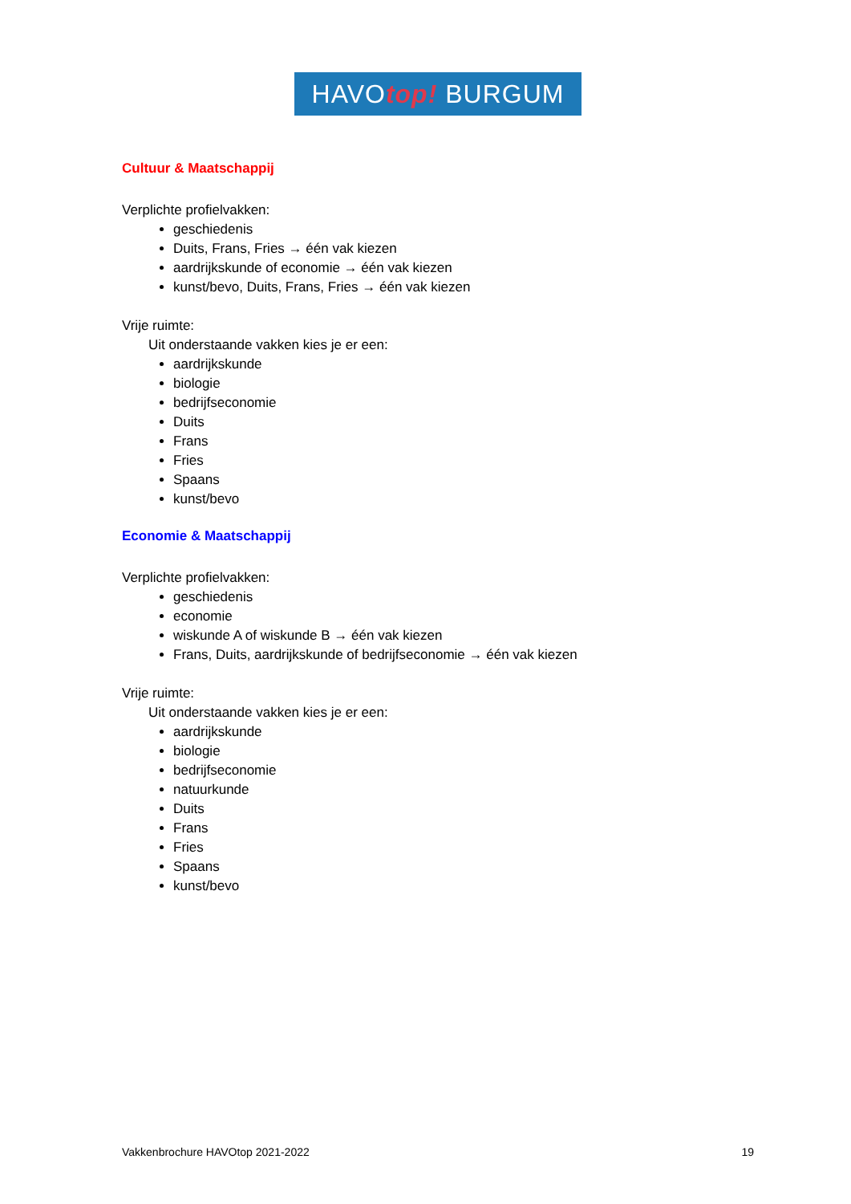HAVOtop! BURGUM
Cultuur & Maatschappij
Verplichte profielvakken:
geschiedenis
Duits, Frans, Fries → één vak kiezen
aardrijkskunde of economie → één vak kiezen
kunst/bevo, Duits, Frans, Fries → één vak kiezen
Vrije ruimte:
Uit onderstaande vakken kies je er een:
aardrijkskunde
biologie
bedrijfseconomie
Duits
Frans
Fries
Spaans
kunst/bevo
Economie & Maatschappij
Verplichte profielvakken:
geschiedenis
economie
wiskunde A of wiskunde B → één vak kiezen
Frans, Duits, aardrijkskunde of bedrijfseconomie → één vak kiezen
Vrije ruimte:
Uit onderstaande vakken kies je er een:
aardrijkskunde
biologie
bedrijfseconomie
natuurkunde
Duits
Frans
Fries
Spaans
kunst/bevo
Vakkenbrochure HAVOtop 2021-2022 19